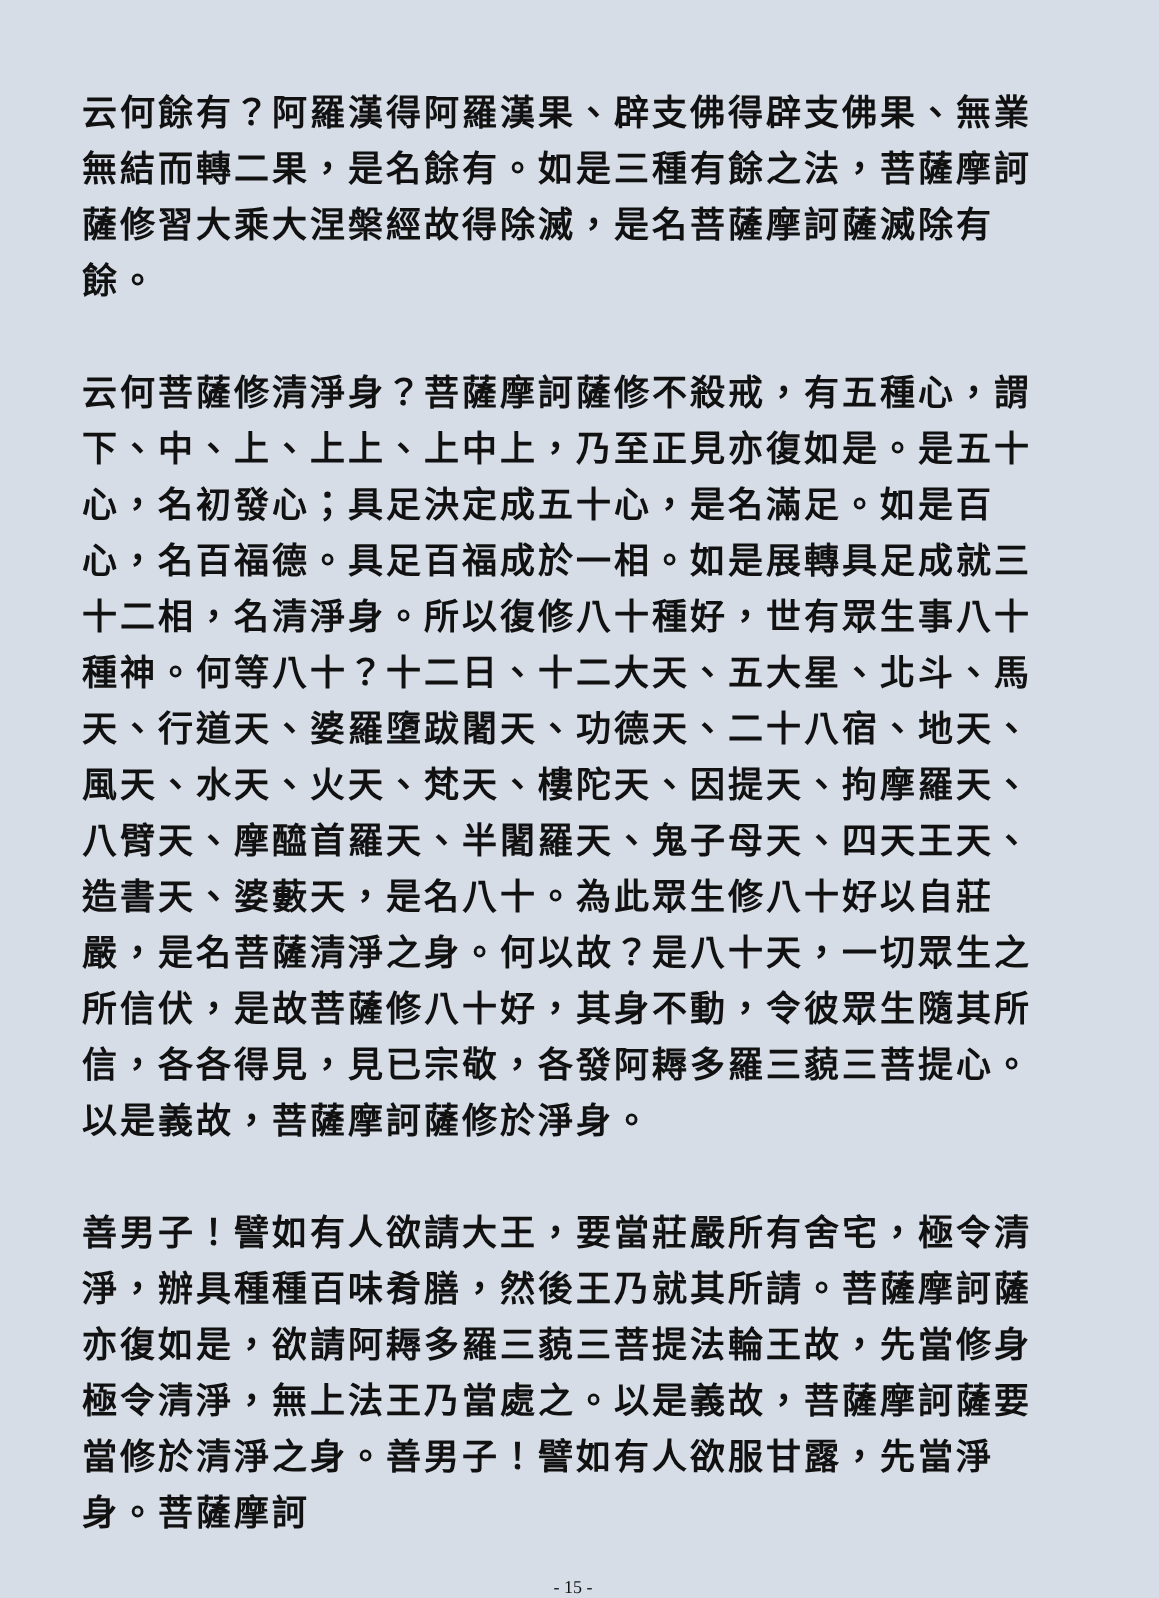云何餘有？阿羅漢得阿羅漢果、辟支佛得辟支佛果、無業無結而轉二果，是名餘有。如是三種有餘之法，菩薩摩訶薩修習大乘大涅槃經故得除滅，是名菩薩摩訶薩滅除有餘。
云何菩薩修清淨身？菩薩摩訶薩修不殺戒，有五種心，謂下、中、上、上上、上中上，乃至正見亦復如是。是五十心，名初發心；具足決定成五十心，是名滿足。如是百心，名百福德。具足百福成於一相。如是展轉具足成就三十二相，名清淨身。所以復修八十種好，世有眾生事八十種神。何等八十？十二日、十二大天、五大星、北斗、馬天、行道天、婆羅墮跋闍天、功德天、二十八宿、地天、風天、水天、火天、梵天、樓陀天、因提天、拘摩羅天、八臂天、摩醯首羅天、半闍羅天、鬼子母天、四天王天、造書天、婆藪天，是名八十。為此眾生修八十好以自莊嚴，是名菩薩清淨之身。何以故？是八十天，一切眾生之所信伏，是故菩薩修八十好，其身不動，令彼眾生隨其所信，各各得見，見已宗敬，各發阿耨多羅三藐三菩提心。以是義故，菩薩摩訶薩修於淨身。
善男子！譬如有人欲請大王，要當莊嚴所有舍宅，極令清淨，辦具種種百味肴膳，然後王乃就其所請。菩薩摩訶薩亦復如是，欲請阿耨多羅三藐三菩提法輪王故，先當修身極令清淨，無上法王乃當處之。以是義故，菩薩摩訶薩要當修於清淨之身。善男子！譬如有人欲服甘露，先當淨身。菩薩摩訶
- 15 -